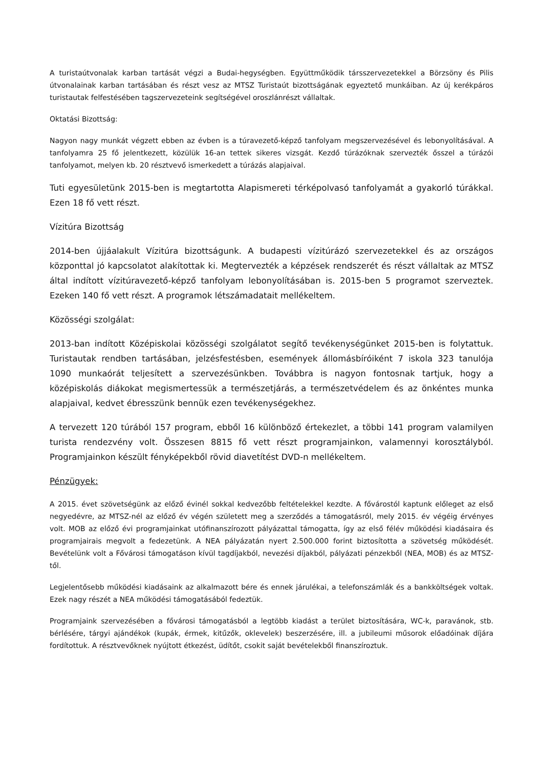A turistaútvonalak karban tartását végzi a Budai-hegységben. Együttműködik társszervezetekkel a Börzsöny és Pilis útvonalainak karban tartásában és részt vesz az MTSZ Turistaút bizottságának egyeztető munkáiban. Az új kerékpáros turistautak felfestésében tagszervezeteink segítségével oroszlánrészt vállaltak.
Oktatási Bizottság:
Nagyon nagy munkát végzett ebben az évben is a túravezető-képző tanfolyam megszervezésével és lebonyolításával. A tanfolyamra 25 fő jelentkezett, közülük 16-an tettek sikeres vizsgát. Kezdő túrázóknak szervezték ősszel a túrázói tanfolyamot, melyen kb. 20 résztvevő ismerkedett a túrázás alapjaival.
Tuti egyesületünk 2015-ben is megtartotta Alapismereti térképolvasó tanfolyamát a gyakorló túrákkal. Ezen 18 fő vett részt.
Vízitúra Bizottság
2014-ben újjáalakult Vízitúra bizottságunk. A budapesti vízitúrázó szervezetekkel és az országos központtal jó kapcsolatot alakítottak ki. Megtervezték a képzések rendszerét és részt vállaltak az MTSZ által indított vízitúravezető-képző tanfolyam lebonyolításában is. 2015-ben 5 programot szerveztek. Ezeken 140 fő vett részt. A programok létszámadatait mellékeltem.
Közösségi szolgálat:
2013-ban indított Középiskolai közösségi szolgálatot segítő tevékenységünket 2015-ben is folytattuk. Turistautak rendben tartásában, jelzésfestésben, események állomásbíróiként 7 iskola 323 tanulója 1090 munkaórát teljesített a szervezésünkben. Továbbra is nagyon fontosnak tartjuk, hogy a középiskolás diákokat megismertessük a természetjárás, a természetvédelem és az önkéntes munka alapjaival, kedvet ébresszünk bennük ezen tevékenységekhez.
A tervezett 120 túrából 157 program, ebből 16 különböző értekezlet, a többi 141 program valamilyen turista rendezvény volt. Összesen 8815 fő vett részt programjainkon, valamennyi korosztályból. Programjainkon készült fényképekből rövid diavetítést DVD-n mellékeltem.
Pénzügyek:
A 2015. évet szövetségünk az előző évinél sokkal kedvezőbb feltételekkel kezdte. A fővárostól kaptunk előleget az első negyedévre, az MTSZ-nél az előző év végén született meg a szerződés a támogatásról, mely 2015. év végéig érvényes volt. MOB az előző évi programjainkat utófinanszírozott pályázattal támogatta, így az első félév működési kiadásaira és programjairais megvolt a fedezetünk. A NEA pályázatán nyert 2.500.000 forint biztosította a szövetség működését. Bevételünk volt a Fővárosi támogatáson kívül tagdíjakból, nevezési díjakból, pályázati pénzekből (NEA, MOB) és az MTSZ-től.
Legjelentősebb működési kiadásaink az alkalmazott bére és ennek járulékai, a telefonszámlák és a bankköltségek voltak. Ezek nagy részét a NEA működési támogatásából fedeztük.
Programjaink szervezésében a fővárosi támogatásból a legtöbb kiadást a terület biztosítására, WC-k, paravánok, stb. bérlésére, tárgyi ajándékok (kupák, érmek, kitűzők, oklevelek) beszerzésére, ill. a jubileumi műsorok előadóinak díjára fordítottuk. A résztvevőknek nyújtott étkezést, üdítőt, csokit saját bevételekből finanszíroztuk.